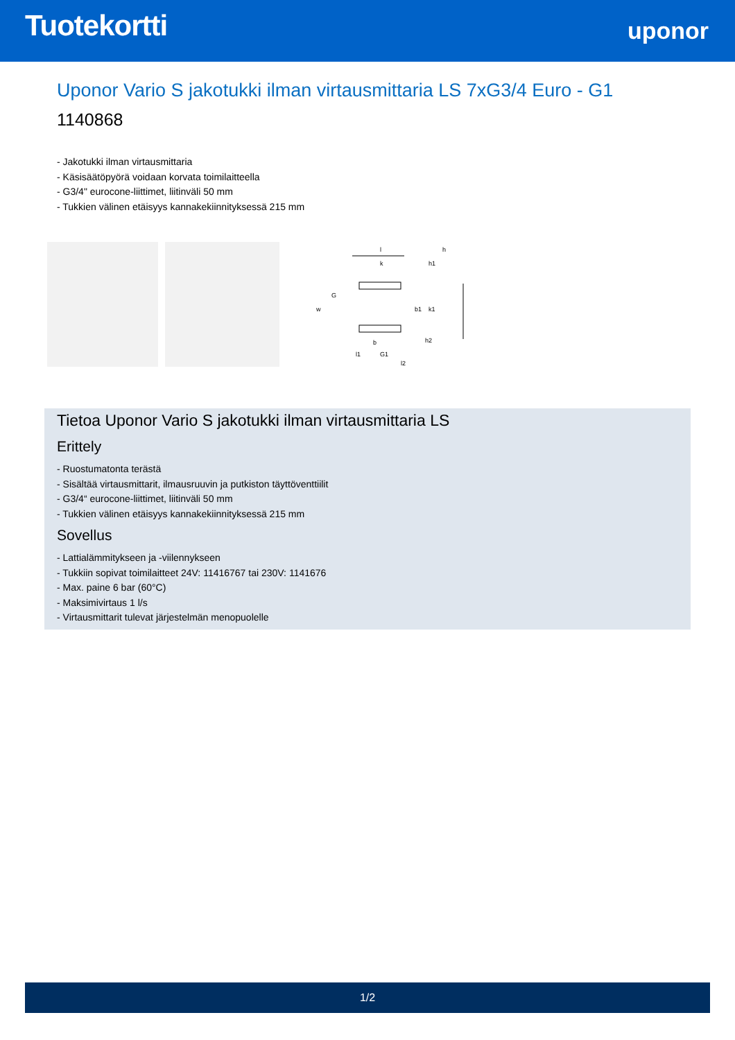Tuotekortti
uponor
Uponor Vario S jakotukki ilman virtausmittaria LS 7xG3/4 Euro - G1
1140868
- Jakotukki ilman virtausmittaria
- Käsisäätöpyörä voidaan korvata toimilaitteella
- G3/4" eurocone-liittimet, liitinväli 50 mm
- Tukkien välinen etäisyys kannakekiinnityksessä 215 mm
l
k
w
G
b1
k1
h1
h
h2
b
l1
G1
l2
Tietoa Uponor Vario S jakotukki ilman virtausmittaria LS
Erittely
- Ruostumatonta terästä
- Sisältää virtausmittarit, ilmausruuvin ja putkiston täyttöventtiilit
- G3/4“ eurocone-liittimet, liitinväli 50 mm
- Tukkien välinen etäisyys kannakekiinnityksessä 215 mm
Sovellus
- Lattialämmitykseen ja -viilennykseen
- Tukkiin sopivat toimilaitteet 24V: 11416767 tai 230V: 1141676
- Max. paine 6 bar (60°C)
- Maksimivirtaus 1 l/s
- Virtausmittarit tulevat järjestelmän menopuolelle
1/2